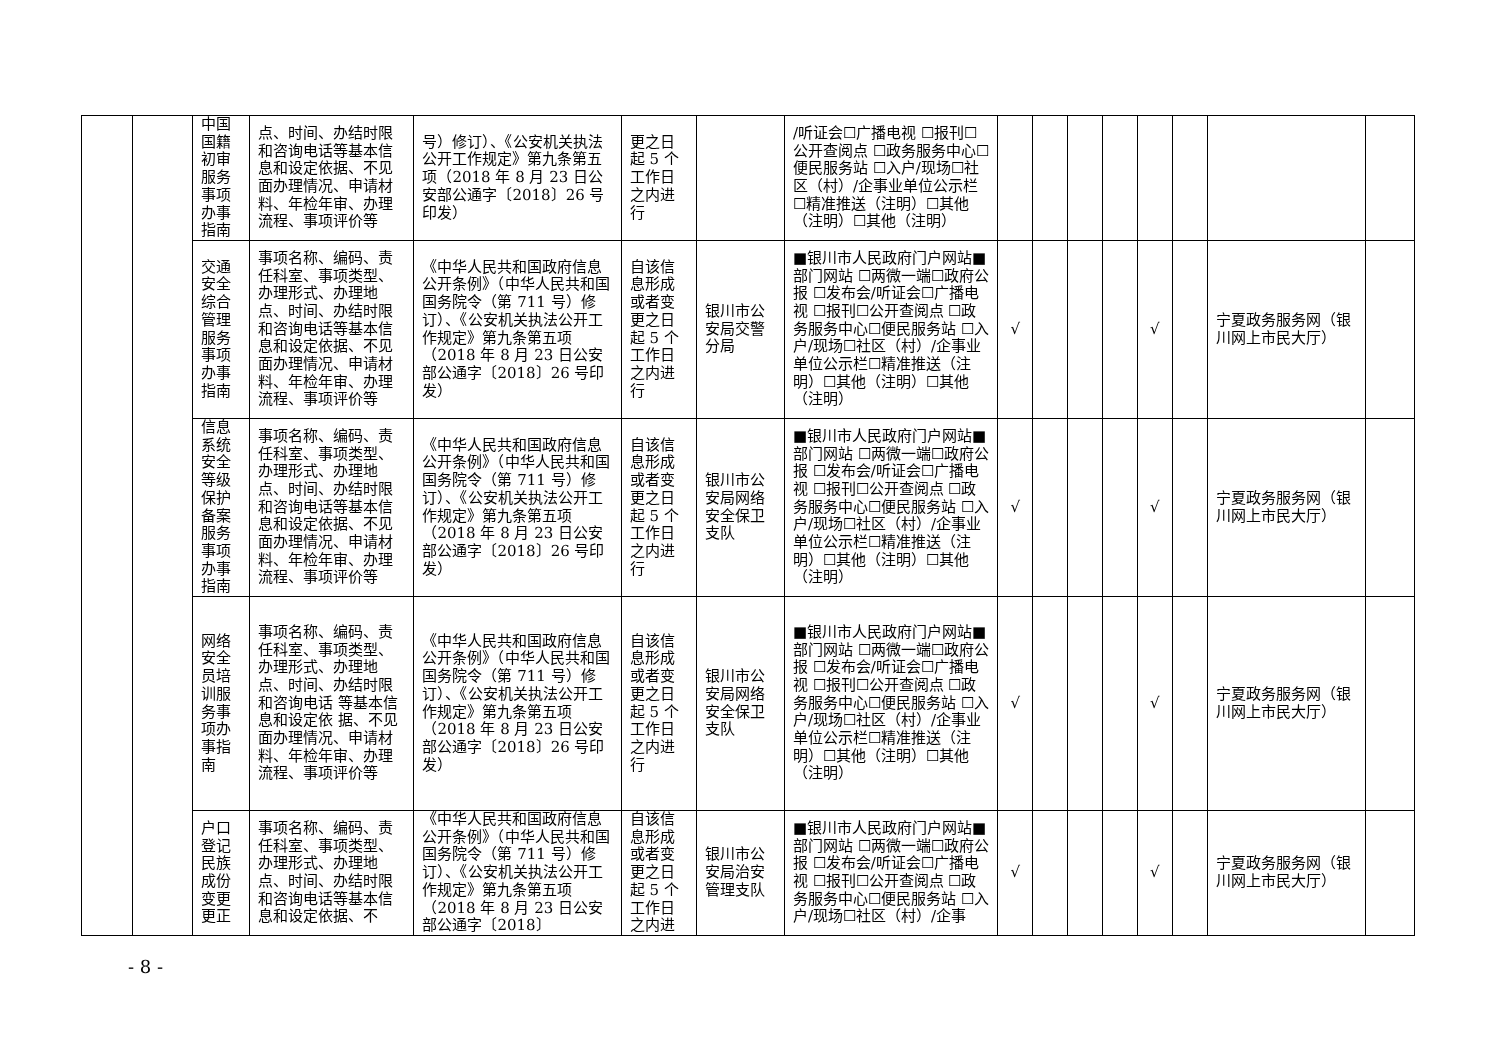| | | 中国国籍初审服务事项办事指南 | 点、时间、办结时限和咨询电话等基本信息和设定依据、不见面办理情况、申请材料、年检年审、办理流程、事项评价等 | 号）修订）、《公安机关执法公开工作规定》第九条第五项（2018 年 8 月 23 日公安部公通字〔2018〕26 号印发） | 更之日起 5 个工作日之内进行 | | /听证会☐广播电视 ☐报刊☐公开查阅点 ☐政务服务中心☐便民服务站 ☐入户/现场☐社区（村）/企事业单位公示栏☐精准推送（注明）☐其他（注明）☐其他（注明） | | | | | | | | |
| | | 交通安全综合管理服务事项办事指南 | 事项名称、编码、责任科室、事项类型、办理形式、办理地点、时间、办结时限和咨询电话等基本信息和设定依据、不见面办理情况、申请材料、年检年审、办理流程、事项评价等 | 《中华人民共和国政府信息公开条例》（中华人民共和国国务院令（第 711 号）修订）、《公安机关执法公开工作规定》第九条第五项（2018 年 8 月 23 日公安部公通字〔2018〕26 号印发） | 自该信息形成或者变更之日起 5 个工作日之内进行 | 银川市公安局交警分局 | ■银川市人民政府门户网站■部门网站 ☐两微一端☐政府公报 ☐发布会/听证会☐广播电视 ☐报刊☐公开查阅点 ☐政务服务中心☐便民服务站 ☐入户/现场☐社区（村）/企事业单位公示栏☐精准推送（注明）☐其他（注明）☐其他（注明） | √ | | | | √ | | 宁夏政务服务网（银川网上市民大厅） | |
| | | 信息系统安全等级保护备案服务事项办事指南 | 事项名称、编码、责任科室、事项类型、办理形式、办理地点、时间、办结时限和咨询电话等基本信息和设定依据、不见面办理情况、申请材料、年检年审、办理流程、事项评价等 | 《中华人民共和国政府信息公开条例》（中华人民共和国国务院令（第 711 号）修订）、《公安机关执法公开工作规定》第九条第五项（2018 年 8 月 23 日公安部公通字〔2018〕26 号印发） | 自该信息形成或者变更之日起 5 个工作日之内进行 | 银川市公安局网络安全保卫支队 | ■银川市人民政府门户网站■部门网站 ☐两微一端☐政府公报 ☐发布会/听证会☐广播电视 ☐报刊☐公开查阅点 ☐政务服务中心☐便民服务站 ☐入户/现场☐社区（村）/企事业单位公示栏☐精准推送（注明）☐其他（注明）☐其他（注明） | √ | | | | √ | | 宁夏政务服务网（银川网上市民大厅） | |
| | | 网络安全员培训服务事项办事指南 | 事项名称、编码、责任科室、事项类型、办理形式、办理地点、时间、办结时限和咨询电话 等基本信息和设定依 据、不见面办理情况、申请材料、年检年审、办理流程、事项评价等 | 《中华人民共和国政府信息公开条例》（中华人民共和国国务院令（第 711 号）修订）、《公安机关执法公开工作规定》第九条第五项（2018 年 8 月 23 日公安部公通字〔2018〕26 号印发） | 自该信息形成或者变更之日起 5 个工作日之内进行 | 银川市公安局网络安全保卫支队 | ■银川市人民政府门户网站■部门网站 ☐两微一端☐政府公报 ☐发布会/听证会☐广播电视 ☐报刊☐公开查阅点 ☐政务服务中心☐便民服务站 ☐入户/现场☐社区（村）/企事业单位公示栏☐精准推送（注明）☐其他（注明）☐其他（注明） | √ | | | | √ | | 宁夏政务服务网（银川网上市民大厅） | |
| | | 户口登记民族成份变更更正 | 事项名称、编码、责任科室、事项类型、办理形式、办理地点、时间、办结时限和咨询电话等基本信息和设定依据、不 | 《中华人民共和国政府信息公开条例》（中华人民共和国国务院令（第 711 号）修订）、《公安机关执法公开工作规定》第九条第五项（2018 年 8 月 23 日公安部公通字〔2018〕 | 自该信息形成或者变更之日起 5 个工作日之内进 | 银川市公安局治安管理支队 | ■银川市人民政府门户网站■部门网站 ☐两微一端☐政府公报 ☐发布会/听证会☐广播电视 ☐报刊☐公开查阅点 ☐政务服务中心☐便民服务站 ☐入户/现场☐社区（村）/企事 | √ | | | | √ | | 宁夏政务服务网（银川网上市民大厅） | |
- 8 -